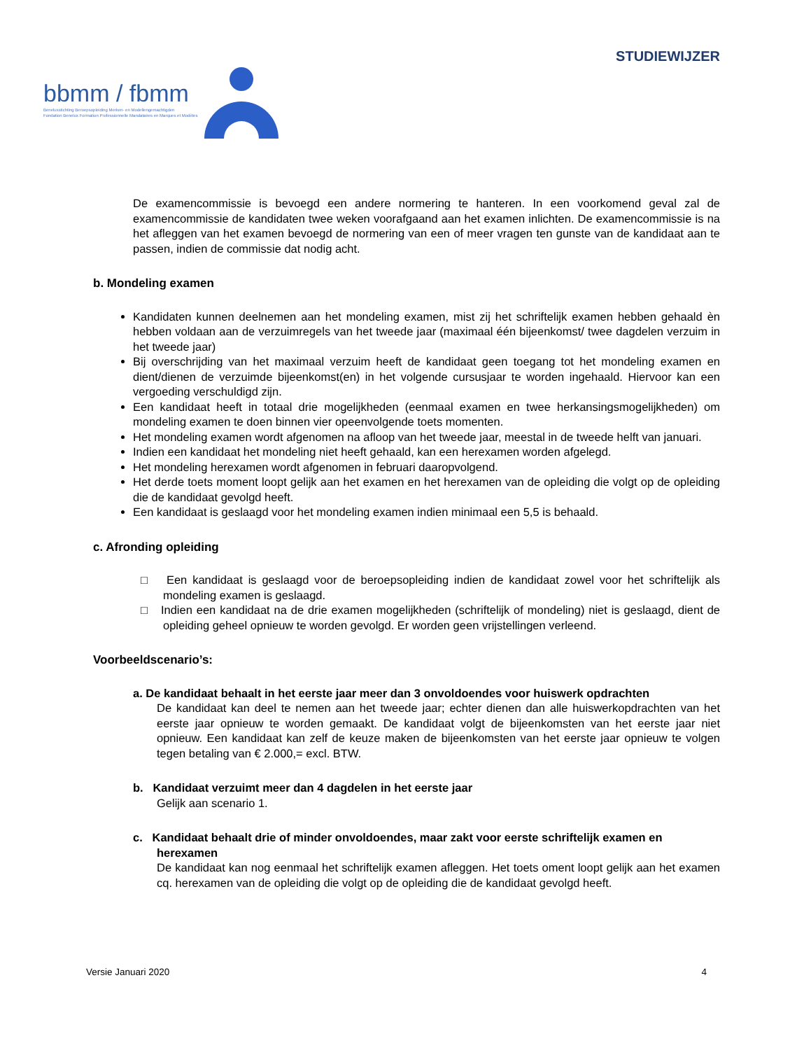STUDIEWIJZER
bbmm / fbmm
Beneluxstichting Beroepsopleiding Merken- en Modellengemachtigden
Fondation Benelux Formation Professionnelle Mandataires en Marques et Modèles
De examencommissie is bevoegd een andere normering te hanteren. In een voorkomend geval zal de examencommissie de kandidaten twee weken voorafgaand aan het examen inlichten. De examencommissie is na het afleggen van het examen bevoegd de normering van een of meer vragen ten gunste van de kandidaat aan te passen, indien de commissie dat nodig acht.
b. Mondeling examen
Kandidaten kunnen deelnemen aan het mondeling examen, mist zij het schriftelijk examen hebben gehaald èn hebben voldaan aan de verzuimregels van het tweede jaar (maximaal één bijeenkomst/ twee dagdelen verzuim in het tweede jaar)
Bij overschrijding van het maximaal verzuim heeft de kandidaat geen toegang tot het mondeling examen en dient/dienen de verzuimde bijeenkomst(en) in het volgende cursusjaar te worden ingehaald. Hiervoor kan een vergoeding verschuldigd zijn.
Een kandidaat heeft in totaal drie mogelijkheden (eenmaal examen en twee herkansingsmogelijkheden) om mondeling examen te doen binnen vier opeenvolgende toets momenten.
Het mondeling examen wordt afgenomen na afloop van het tweede jaar, meestal in de tweede helft van januari.
Indien een kandidaat het mondeling niet heeft gehaald, kan een herexamen worden afgelegd.
Het mondeling herexamen wordt afgenomen in februari daaropvolgend.
Het derde toets moment loopt gelijk aan het examen en het herexamen van de opleiding die volgt op de opleiding die de kandidaat gevolgd heeft.
Een kandidaat is geslaagd voor het mondeling examen indien minimaal een 5,5 is behaald.
c. Afronding opleiding
□ Een kandidaat is geslaagd voor de beroepsopleiding indien de kandidaat zowel voor het schriftelijk als mondeling examen is geslaagd.
□ Indien een kandidaat na de drie examen mogelijkheden (schriftelijk of mondeling) niet is geslaagd, dient de opleiding geheel opnieuw te worden gevolgd. Er worden geen vrijstellingen verleend.
Voorbeeldscenario’s:
a. De kandidaat behaalt in het eerste jaar meer dan 3 onvoldoendes voor huiswerk opdrachten
De kandidaat kan deel te nemen aan het tweede jaar; echter dienen dan alle huiswerkopdrachten van het eerste jaar opnieuw te worden gemaakt. De kandidaat volgt de bijeenkomsten van het eerste jaar niet opnieuw. Een kandidaat kan zelf de keuze maken de bijeenkomsten van het eerste jaar opnieuw te volgen tegen betaling van € 2.000,= excl. BTW.
b. Kandidaat verzuimt meer dan 4 dagdelen in het eerste jaar
Gelijk aan scenario 1.
c. Kandidaat behaalt drie of minder onvoldoendes, maar zakt voor eerste schriftelijk examen en herexamen
De kandidaat kan nog eenmaal het schriftelijk examen afleggen. Het toets oment loopt gelijk aan het examen cq. herexamen van de opleiding die volgt op de opleiding die de kandidaat gevolgd heeft.
Versie Januari 2020 4